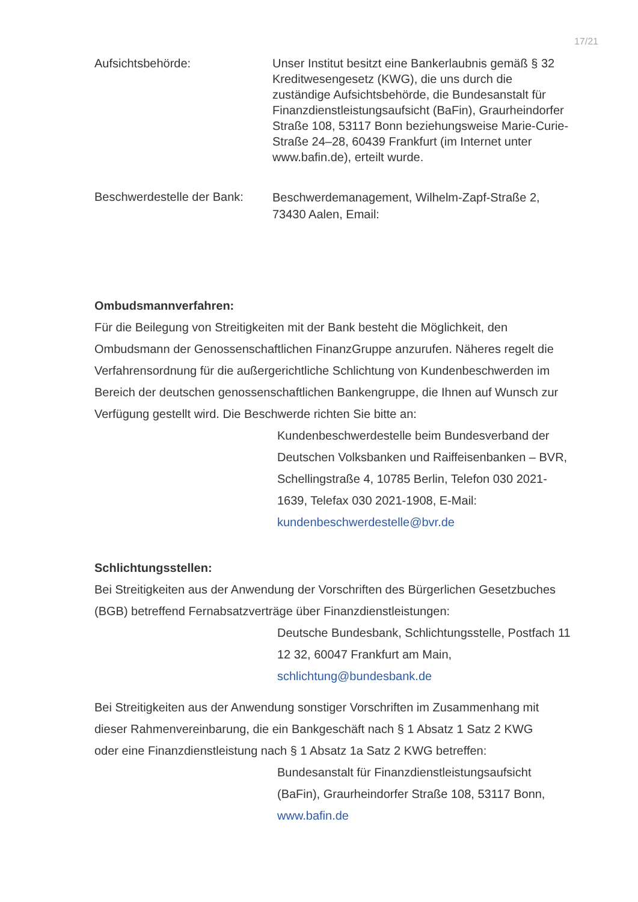17/21
Aufsichtsbehörde: Unser Institut besitzt eine Bankerlaubnis gemäß § 32 Kreditwesengesetz (KWG), die uns durch die zuständige Aufsichtsbehörde, die Bundesanstalt für Finanzdienstleistungsaufsicht (BaFin), Graurheindorfer Straße 108, 53117 Bonn beziehungsweise Marie-Curie-Straße 24–28, 60439 Frankfurt (im Internet unter www.bafin.de), erteilt wurde.
Beschwerdestelle der Bank:
Beschwerdemanagement, Wilhelm-Zapf-Straße 2, 73430 Aalen, Email:
Ombudsmannverfahren:
Für die Beilegung von Streitigkeiten mit der Bank besteht die Möglichkeit, den Ombudsmann der Genossenschaftlichen FinanzGruppe anzurufen. Näheres regelt die Verfahrensordnung für die außergerichtliche Schlichtung von Kunden­beschwerden im Bereich der deutschen genossenschaftlichen Bankengruppe, die Ihnen auf Wunsch zur Verfügung gestellt wird. Die Beschwerde richten Sie bitte an:
Kundenbeschwerdestelle beim Bundesverband der Deutschen Volksbanken und Raiffeisenban­ken – BVR, Schellingstraße 4, 10785 Berlin, Telefon 030 2021-1639, Telefax 030 2021-1908, E-Mail: kundenbeschwerdestelle@bvr.de
Schlichtungsstellen:
Bei Streitigkeiten aus der Anwendung der Vorschriften des Bürgerlichen Gesetz­buches (BGB) betreffend Fernabsatzverträge über Finanzdienstleistungen:
Deutsche Bundesbank, Schlichtungsstelle, Post­fach 11 12 32, 60047 Frankfurt am Main, schlichtung@bundesbank.de
Bei Streitigkeiten aus der Anwendung sonstiger Vorschriften im Zusammenhang mit dieser Rahmenvereinbarung, die ein Bankgeschäft nach § 1 Absatz 1 Satz 2 KWG oder eine Finanzdienstleistung nach § 1 Absatz 1a Satz 2 KWG betreffen:
Bundesanstalt für Finanzdienstleistungsaufsicht (BaFin), Graurheindorfer Straße 108, 53117 Bonn, www.bafin.de